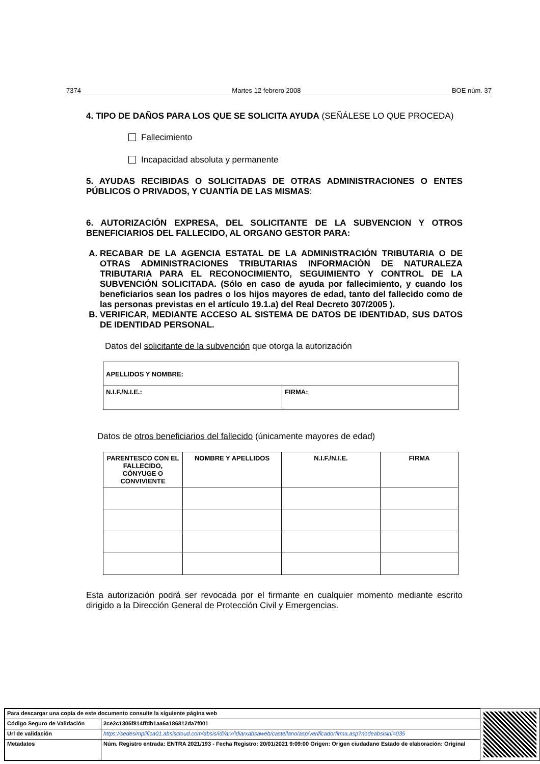7374 Martes 12 febrero 2008 BOE núm. 37
4. TIPO DE DAÑOS PARA LOS QUE SE SOLICITA AYUDA (SEÑÁLESE LO QUE PROCEDA)
Fallecimiento
Incapacidad absoluta y permanente
5. AYUDAS RECIBIDAS O SOLICITADAS DE OTRAS ADMINISTRACIONES O ENTES PÚBLICOS O PRIVADOS, Y CUANTÍA DE LAS MISMAS:
6. AUTORIZACIÓN EXPRESA, DEL SOLICITANTE DE LA SUBVENCION Y OTROS BENEFICIARIOS DEL FALLECIDO, AL ORGANO GESTOR PARA:
A. RECABAR DE LA AGENCIA ESTATAL DE LA ADMINISTRACIÓN TRIBUTARIA O DE OTRAS ADMINISTRACIONES TRIBUTARIAS INFORMACIÓN DE NATURALEZA TRIBUTARIA PARA EL RECONOCIMIENTO, SEGUIMIENTO Y CONTROL DE LA SUBVENCIÓN SOLICITADA. (Sólo en caso de ayuda por fallecimiento, y cuando los beneficiarios sean los padres o los hijos mayores de edad, tanto del fallecido como de las personas previstas en el artículo 19.1.a) del Real Decreto 307/2005 ).
B. VERIFICAR, MEDIANTE ACCESO AL SISTEMA DE DATOS DE IDENTIDAD, SUS DATOS DE IDENTIDAD PERSONAL.
Datos del solicitante de la subvención que otorga la autorización
| APELLIDOS Y NOMBRE: | |
| N.I.F./N.I.E.: | FIRMA: |
Datos de otros beneficiarios del fallecido (únicamente mayores de edad)
| PARENTESCO CON EL FALLECIDO, CÓNYUGE O CONVIVIENTE | NOMBRE Y APELLIDOS | N.I.F./N.I.E. | FIRMA |
Esta autorización podrá ser revocada por el firmante en cualquier momento mediante escrito dirigido a la Dirección General de Protección Civil y Emergencias.
| Para descargar una copia de este documento consulte la siguiente página web | |
| Código Seguro de Validación | 2ce2c1305f814ffdb1aa6a186812da7f001 |
| Url de validación | https://sedesimplifica01.absiscloud.com/absis/idi/arx/idiarxabsaweb/castellano/asp/verificadorfirma.asp?nodeabsisini=035 |
| Metadatos | Núm. Registro entrada: ENTRA 2021/193 - Fecha Registro: 20/01/2021 9:09:00 Origen: Origen ciudadano Estado de elaboración: Original |